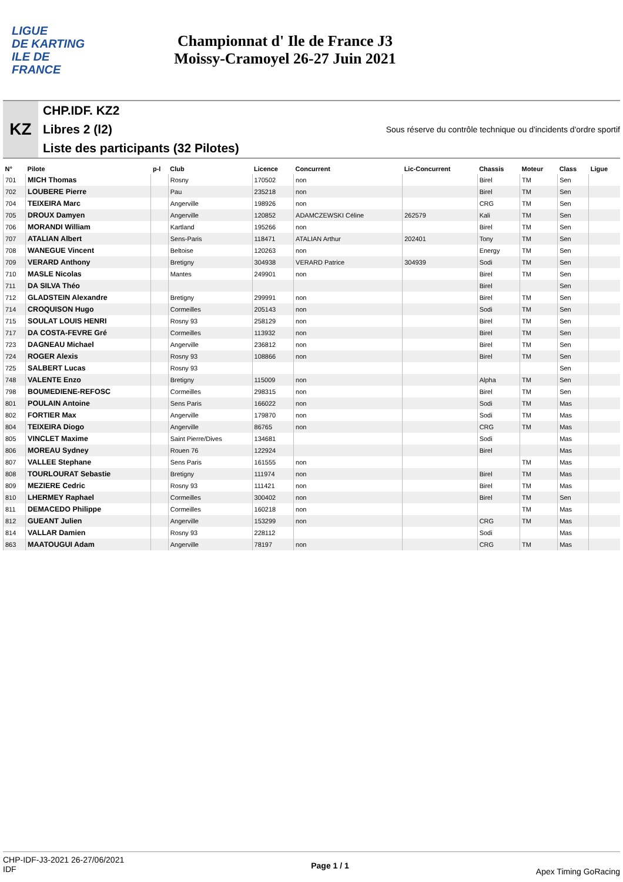LIGUE
DE KARTING
ILE DE
FRANCE
Championnat d' Ile de France J3
Moissy-Cramoyel 26-27 Juin 2021
KZ
CHP.IDF. KZ2
Libres 2 (l2) Sous réserve du contrôle technique ou d'incidents d'ordre sportif
Liste des participants (32 Pilotes)
| N° | Pilote | p-l | Club | Licence | Concurrent | Lic-Concurrent | Chassis | Moteur | Class | Ligue |
| --- | --- | --- | --- | --- | --- | --- | --- | --- | --- | --- |
| 701 | MICH Thomas | | Rosny | 170502 | non | | Birel | TM | Sen | |
| 702 | LOUBERE Pierre | | Pau | 235218 | non | | Birel | TM | Sen | |
| 704 | TEIXEIRA Marc | | Angerville | 198926 | non | | CRG | TM | Sen | |
| 705 | DROUX Damyen | | Angerville | 120852 | ADAMCZEWSKI Céline | 262579 | Kali | TM | Sen | |
| 706 | MORANDI William | | Kartland | 195266 | non | | Birel | TM | Sen | |
| 707 | ATALIAN Albert | | Sens-Paris | 118471 | ATALIAN Arthur | 202401 | Tony | TM | Sen | |
| 708 | WANEGUE Vincent | | Beltoise | 120263 | non | | Energy | TM | Sen | |
| 709 | VERARD Anthony | | Bretigny | 304938 | VERARD Patrice | 304939 | Sodi | TM | Sen | |
| 710 | MASLE Nicolas | | Mantes | 249901 | non | | Birel | TM | Sen | |
| 711 | DA SILVA Théo | | | | | | Birel | | Sen | |
| 712 | GLADSTEIN Alexandre | | Bretigny | 299991 | non | | Birel | TM | Sen | |
| 714 | CROQUISON Hugo | | Cormeilles | 205143 | non | | Sodi | TM | Sen | |
| 715 | SOULAT LOUIS HENRI | | Rosny 93 | 258129 | non | | Birel | TM | Sen | |
| 717 | DA COSTA-FEVRE Gré | | Cormeilles | 113932 | non | | Birel | TM | Sen | |
| 723 | DAGNEAU Michael | | Angerville | 236812 | non | | Birel | TM | Sen | |
| 724 | ROGER Alexis | | Rosny 93 | 108866 | non | | Birel | TM | Sen | |
| 725 | SALBERT Lucas | | Rosny 93 | | | | | | Sen | |
| 748 | VALENTE Enzo | | Bretigny | 115009 | non | | Alpha | TM | Sen | |
| 798 | BOUMEDIENE-REFOSC | | Cormeilles | 298315 | non | | Birel | TM | Sen | |
| 801 | POULAIN Antoine | | Sens Paris | 166022 | non | | Sodi | TM | Mas | |
| 802 | FORTIER Max | | Angerville | 179870 | non | | Sodi | TM | Mas | |
| 804 | TEIXEIRA Diogo | | Angerville | 86765 | non | | CRG | TM | Mas | |
| 805 | VINCLET Maxime | | Saint Pierre/Dives | 134681 | | | Sodi | | Mas | |
| 806 | MOREAU Sydney | | Rouen 76 | 122924 | | | Birel | | Mas | |
| 807 | VALLEE Stephane | | Sens Paris | 161555 | non | | | TM | Mas | |
| 808 | TOURLOURAT Sebastie | | Bretigny | 111974 | non | | Birel | TM | Mas | |
| 809 | MEZIERE Cedric | | Rosny 93 | 111421 | non | | Birel | TM | Mas | |
| 810 | LHERMEY Raphael | | Cormeilles | 300402 | non | | Birel | TM | Sen | |
| 811 | DEMACEDO Philippe | | Cormeilles | 160218 | non | | | TM | Mas | |
| 812 | GUEANT Julien | | Angerville | 153299 | non | | CRG | TM | Mas | |
| 814 | VALLAR Damien | | Rosny 93 | 228112 | | | Sodi | | Mas | |
| 863 | MAATOUGUI Adam | | Angerville | 78197 | non | | CRG | TM | Mas | |
CHP-IDF-J3-2021 26-27/06/2021
IDF
Page 1 / 1
Apex Timing GoRacing